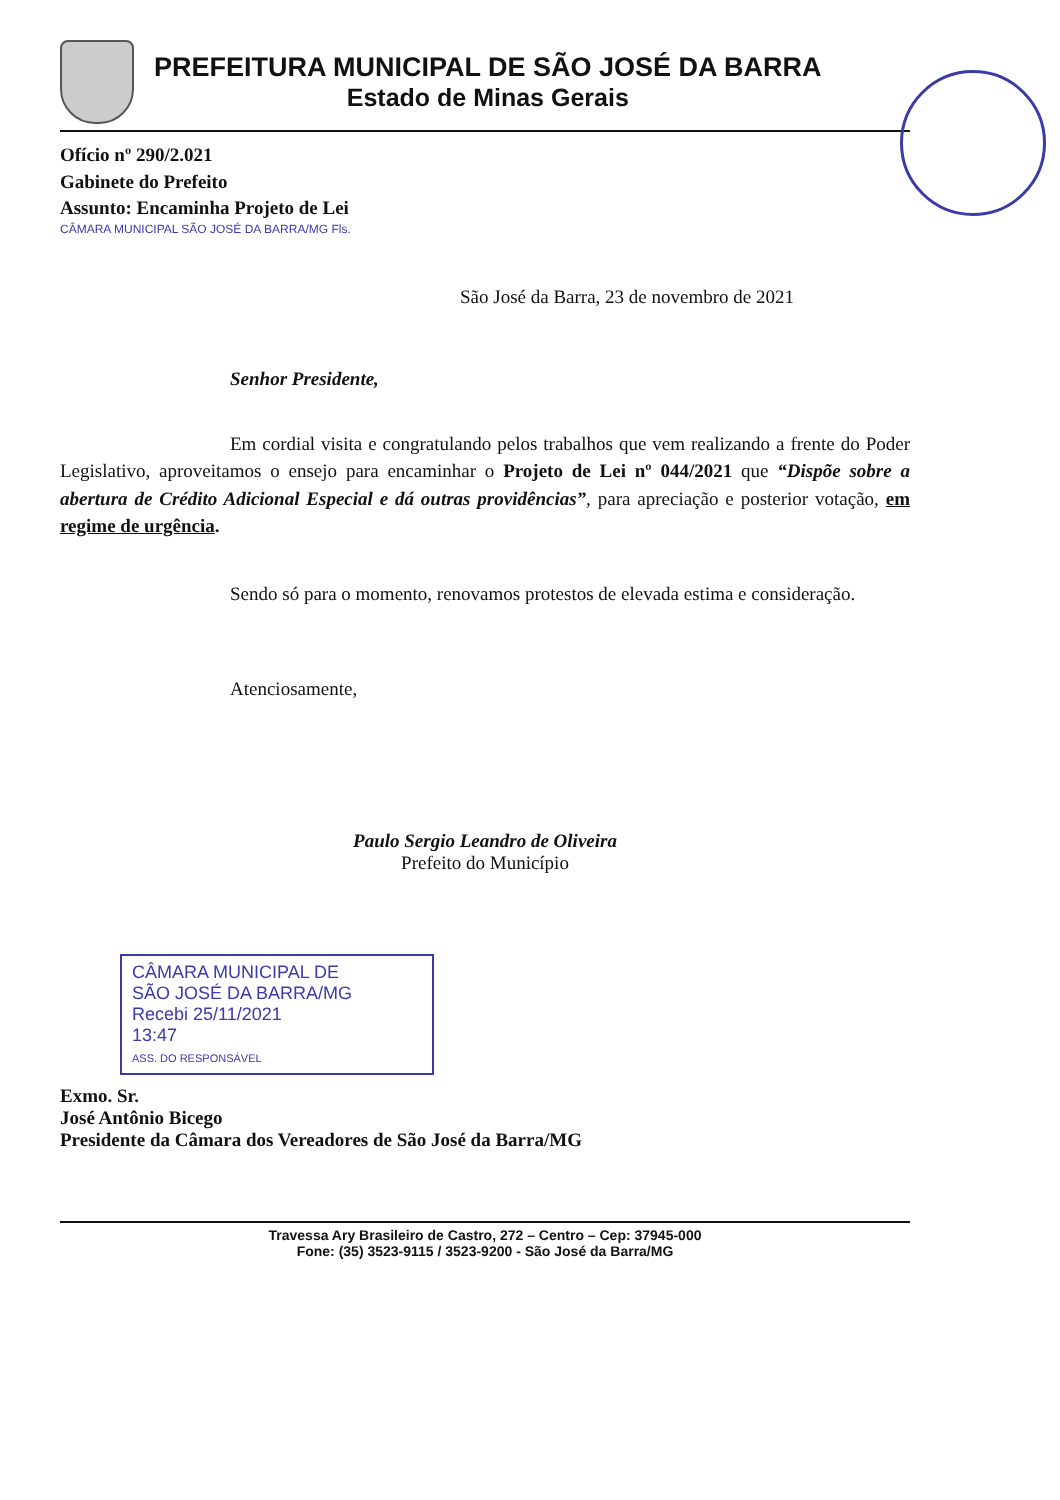PREFEITURA MUNICIPAL DE SÃO JOSÉ DA BARRA
Estado de Minas Gerais
Ofício nº 290/2.021
Gabinete do Prefeito
Assunto: Encaminha Projeto de Lei
CÂMARA MUNICIPAL SÃO JOSÉ DA BARRA/MG Fls.
São José da Barra, 23 de novembro de 2021
Senhor Presidente,
Em cordial visita e congratulando pelos trabalhos que vem realizando a frente do Poder Legislativo, aproveitamos o ensejo para encaminhar o Projeto de Lei nº 044/2021 que “Dispõe sobre a abertura de Crédito Adicional Especial e dá outras providências”, para apreciação e posterior votação, em regime de urgência.
Sendo só para o momento, renovamos protestos de elevada estima e consideração.
Atenciosamente,
Paulo Sergio Leandro de Oliveira
Prefeito do Município
CÂMARA MUNICIPAL DE
SÃO JOSÉ DA BARRA/MG
Recebi 25/11/2021
13:47
ASS. DO RESPONSÁVEL
Exmo. Sr.
José Antônio Bicego
Presidente da Câmara dos Vereadores de São José da Barra/MG
Travessa Ary Brasileiro de Castro, 272 – Centro – Cep: 37945-000
Fone: (35) 3523-9115 / 3523-9200 - São José da Barra/MG